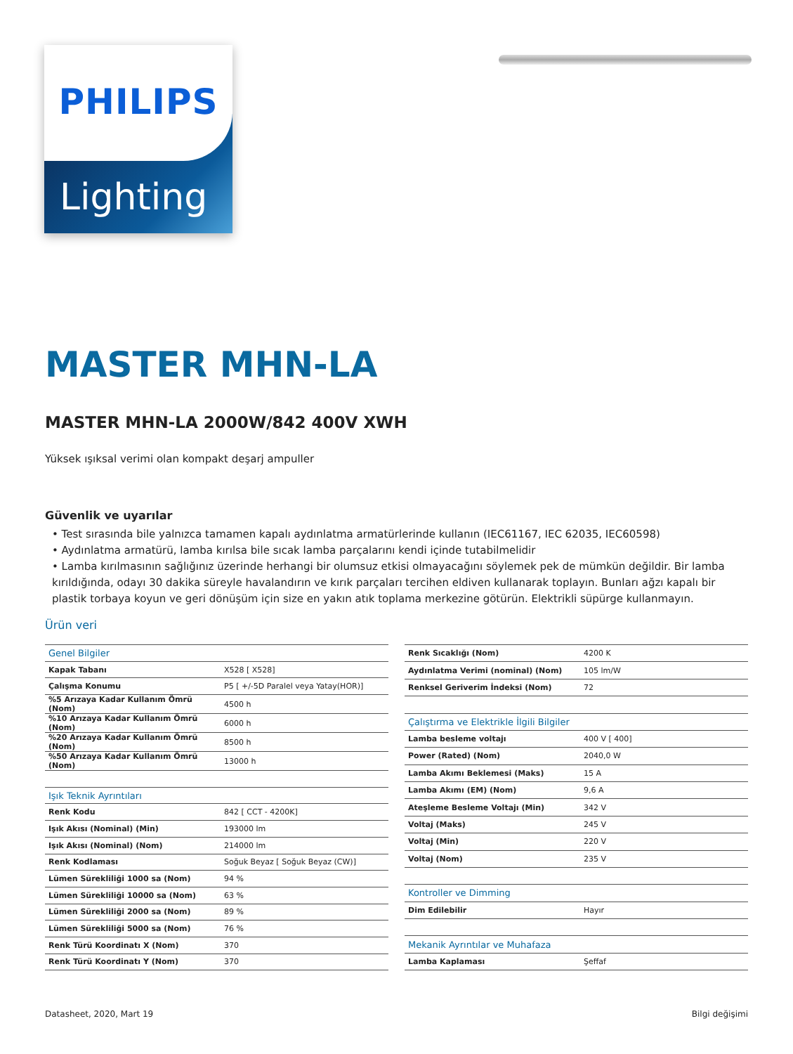PHILIPS
Lighting
MASTER MHN-LA
MASTER MHN-LA 2000W/842 400V XWH
Yüksek ışıksal verimi olan kompakt deşarj ampuller
Güvenlik ve uyarılar
• Test sırasında bile yalnızca tamamen kapalı aydınlatma armatürlerinde kullanın (IEC61167, IEC 62035, IEC60598)
• Aydınlatma armatürü, lamba kırılsa bile sıcak lamba parçalarını kendi içinde tutabilmelidir
• Lamba kırılmasının sağlığınız üzerinde herhangi bir olumsuz etkisi olmayacağını söylemek pek de mümkün değildir. Bir lamba kırıldığında, odayı 30 dakika süreyle havalandırın ve kırık parçaları tercihen eldiven kullanarak toplayın. Bunları ağzı kapalı bir plastik torbaya koyun ve geri dönüşüm için size en yakın atık toplama merkezine götürün. Elektrikli süpürge kullanmayın.
Ürün veri
| Genel Bilgiler | |
| --- | --- |
| Kapak Tabanı | X528 [ X528] |
| Çalışma Konumu | P5 [ +/-5D Paralel veya Yatay(HOR)] |
| %5 Arızaya Kadar Kullanım Ömrü (Nom) | 4500 h |
| %10 Arızaya Kadar Kullanım Ömrü (Nom) | 6000 h |
| %20 Arızaya Kadar Kullanım Ömrü (Nom) | 8500 h |
| %50 Arızaya Kadar Kullanım Ömrü (Nom) | 13000 h |
| Işık Teknik Ayrıntıları | |
| Renk Kodu | 842 [ CCT - 4200K] |
| Işık Akısı (Nominal) (Min) | 193000 lm |
| Işık Akısı (Nominal) (Nom) | 214000 lm |
| Renk Kodlaması | Soğuk Beyaz [ Soğuk Beyaz (CW)] |
| Lümen Sürekliliği 1000 sa (Nom) | 94 % |
| Lümen Sürekliliği 10000 sa (Nom) | 63 % |
| Lümen Sürekliliği 2000 sa (Nom) | 89 % |
| Lümen Sürekliliği 5000 sa (Nom) | 76 % |
| Renk Türü Koordinatı X (Nom) | 370 |
| Renk Türü Koordinatı Y (Nom) | 370 |
| Renk Sıcaklığı (Nom) | 4200 K |
| Aydınlatma Verimi (nominal) (Nom) | 105 lm/W |
| Renksel Geriverim İndeksi (Nom) | 72 |
| Çalıştırma ve Elektrikle İlgili Bilgiler | |
| Lamba besleme voltajı | 400 V [ 400] |
| Power (Rated) (Nom) | 2040,0 W |
| Lamba Akımı Beklemesi (Maks) | 15 A |
| Lamba Akımı (EM) (Nom) | 9,6 A |
| Ateşleme Besleme Voltajı (Min) | 342 V |
| Voltaj (Maks) | 245 V |
| Voltaj (Min) | 220 V |
| Voltaj (Nom) | 235 V |
| Kontroller ve Dimming | |
| Dim Edilebilir | Hayır |
| Mekanik Ayrıntılar ve Muhafaza | |
| Lamba Kaplaması | Şeffaf |
Datasheet, 2020, Mart 19 Bilgi değişimi